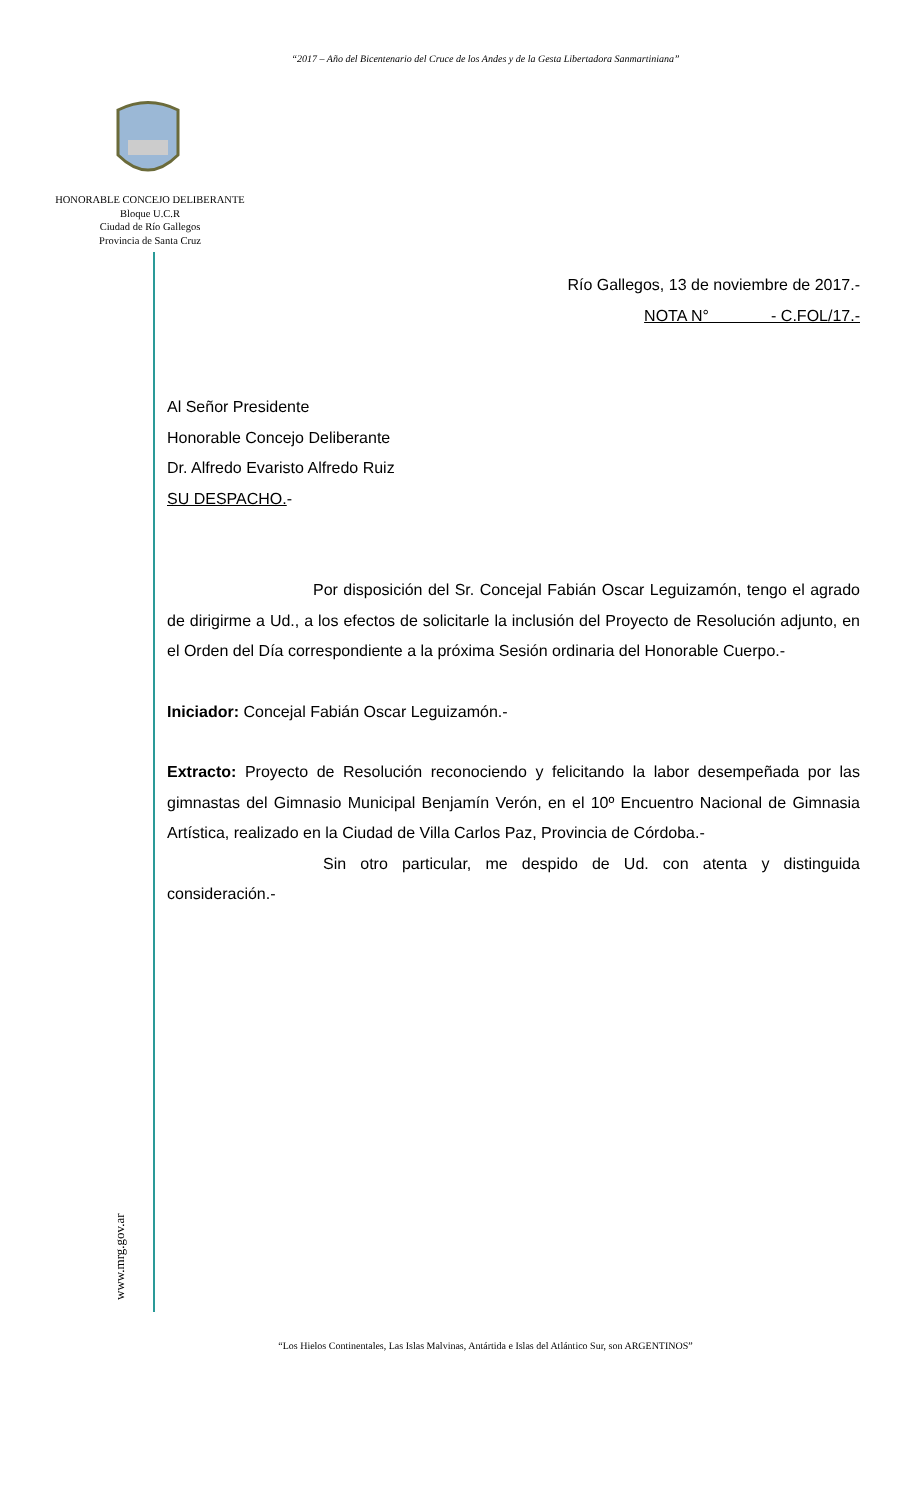“2017 – Año del Bicentenario del Cruce de los Andes y de la Gesta Libertadora Sanmartiniana”
HONORABLE CONCEJO DELIBERANTE
Bloque U.C.R
Ciudad de Río Gallegos
Provincia de Santa Cruz
www.mrg.gov.ar
Río Gallegos, 13 de noviembre de 2017.-
NOTA N° - C.FOL/17.-
Al Señor Presidente
Honorable Concejo Deliberante
Dr. Alfredo Evaristo Alfredo Ruiz
SU DESPACHO.-
Por disposición del Sr. Concejal Fabián Oscar Leguizamón, tengo el agrado de dirigirme a Ud., a los efectos de solicitarle la inclusión del Proyecto de Resolución adjunto, en el Orden del Día correspondiente a la próxima Sesión ordinaria del Honorable Cuerpo.-
Iniciador: Concejal Fabián Oscar Leguizamón.-
Extracto: Proyecto de Resolución reconociendo y felicitando la labor desempeñada por las gimnastas del Gimnasio Municipal Benjamín Verón, en el 10º Encuentro Nacional de Gimnasia Artística, realizado en la Ciudad de Villa Carlos Paz, Provincia de Córdoba.-
Sin otro particular, me despido de Ud. con atenta y distinguida consideración.-
“Los Hielos Continentales, Las Islas Malvinas, Antártida e Islas del Atlántico Sur, son ARGENTINOS”